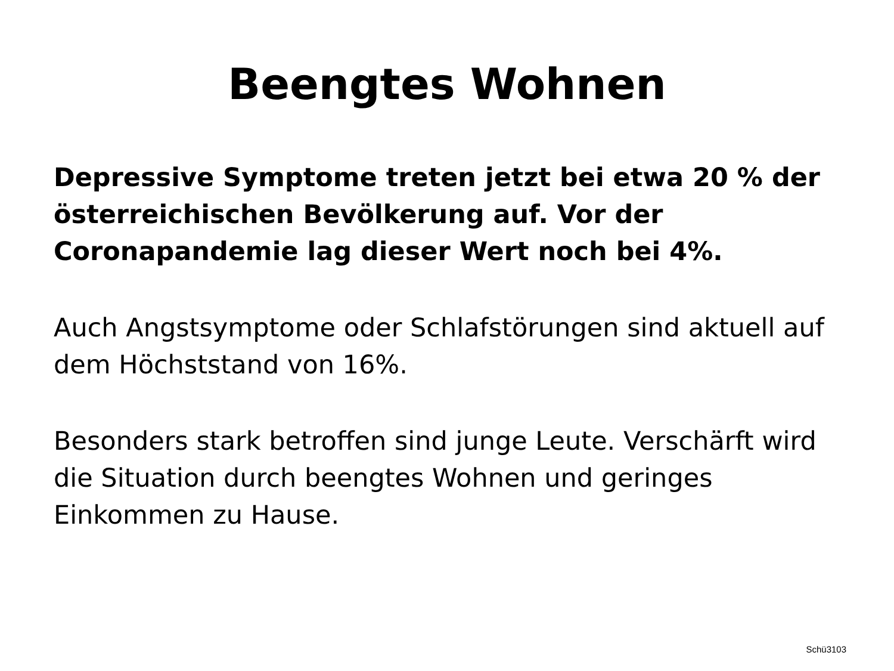Beengtes Wohnen
Depressive Symptome treten jetzt bei etwa 20 % der österreichischen Bevölkerung auf. Vor der Coronapandemie lag dieser Wert noch bei 4%.
Auch Angstsymptome oder Schlafstörungen sind aktuell auf dem Höchststand von 16%.
Besonders stark betroffen sind junge Leute. Verschärft wird die Situation durch beengtes Wohnen und geringes Einkommen zu Hause.
Schü3103